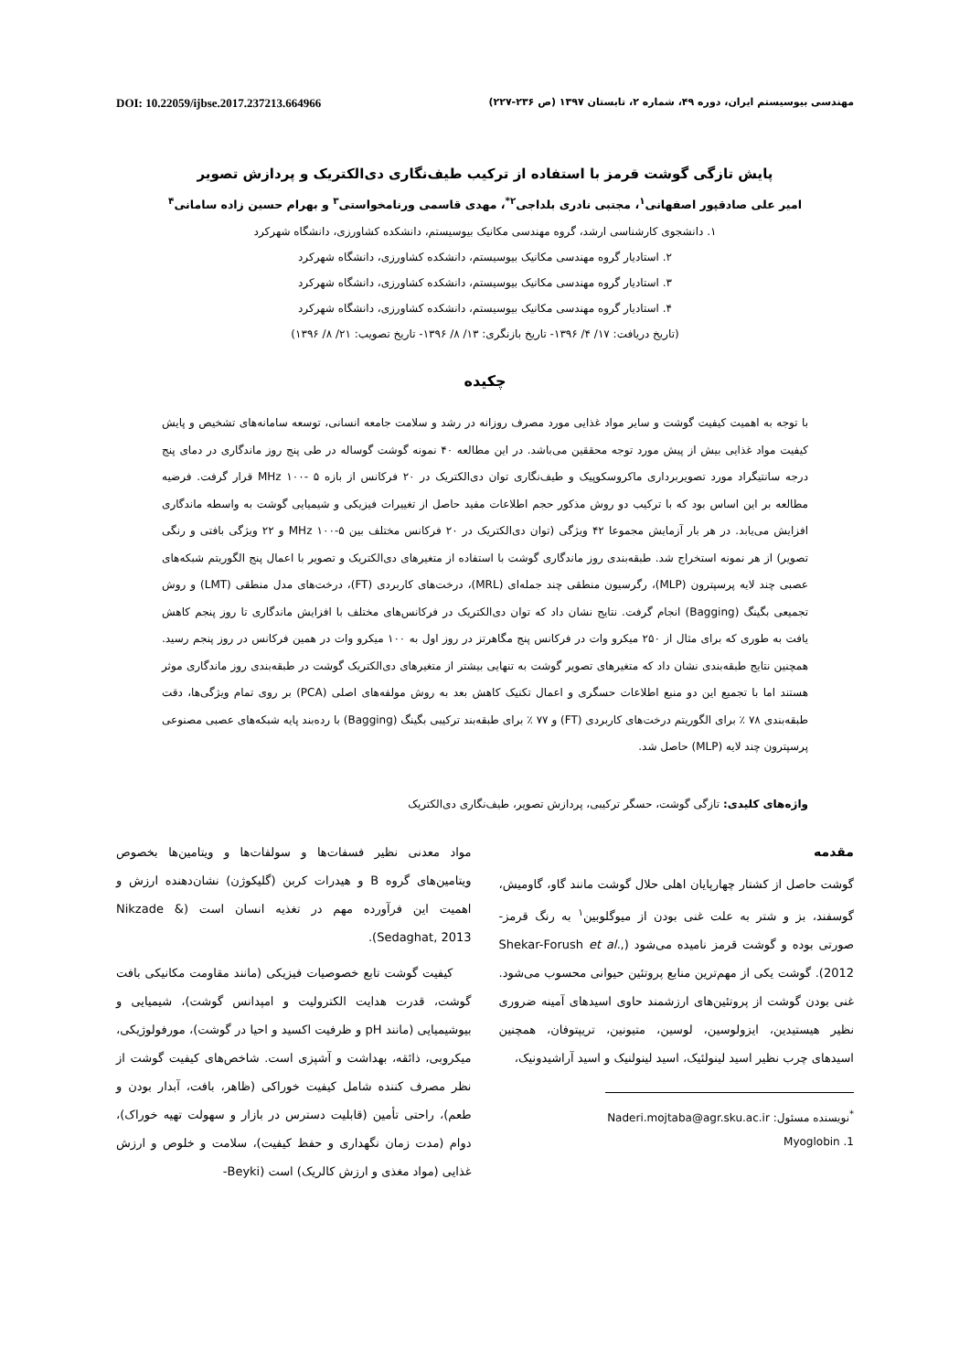مهندسی بیوسیستم ایران، دوره ۴۹، شماره ۲، تابستان ۱۳۹۷ (ص ۲۳۶-۲۲۷) DOI: 10.22059/ijbse.2017.237213.664966
پایش تازگی گوشت قرمز با استفاده از ترکیب طیف‌نگاری دی‌الکتریک و پردازش تصویر
امیر علی صادقپور اصفهانی<sup>۱</sup>، مجتبی نادری بلداجی<sup>۲*</sup>، مهدی قاسمی ورنامخواستی<sup>۳</sup> و بهرام حسین زاده سامانی<sup>۴</sup>
۱. دانشجوی کارشناسی ارشد، گروه مهندسی مکانیک بیوسیستم، دانشکده کشاورزی، دانشگاه شهرکرد
۲. استادیار گروه مهندسی مکانیک بیوسیستم، دانشکده کشاورزی، دانشگاه شهرکرد
۳. استادیار گروه مهندسی مکانیک بیوسیستم، دانشکده کشاورزی، دانشگاه شهرکرد
۴. استادیار گروه مهندسی مکانیک بیوسیستم، دانشکده کشاورزی، دانشگاه شهرکرد
(تاریخ دریافت: ۱۷/ ۴/ ۱۳۹۶- تاریخ بازنگری: ۱۳/ ۸/ ۱۳۹۶- تاریخ تصویب: ۲۱/ ۸/ ۱۳۹۶)
چکیده
با توجه به اهمیت کیفیت گوشت و سایر مواد غذایی مورد مصرف روزانه در رشد و سلامت جامعه انسانی، توسعه سامانه‌های تشخیص و پایش کیفیت مواد غذایی بیش از پیش مورد توجه محققین می‌باشد. در این مطالعه ۴۰ نمونه گوشت گوساله در طی پنج روز ماندگاری در دمای پنج درجه سانتیگراد مورد تصویربرداری ماکروسکوپیک و طیف‌نگاری توان دی‌الکتریک در ۲۰ فرکانس از بازه MHz ۱۰۰- ۵ قرار گرفت. فرضیه مطالعه بر این اساس بود که با ترکیب دو روش مذکور حجم اطلاعات مفید حاصل از تغییرات فیزیکی و شیمیایی گوشت به واسطه ماندگاری افزایش می‌یابد. در هر بار آزمایش مجموعا ۴۲ ویژگی (توان دی‌الکتریک در ۲۰ فرکانس مختلف بین MHz ۱۰۰-۵ و ۲۲ ویژگی بافتی و رنگی تصویر) از هر نمونه استخراج شد. طبقه‌بندی روز ماندگاری گوشت با استفاده از متغیرهای دی‌الکتریک و تصویر با اعمال پنج الگوریتم شبکه‌های عصبی چند لایه پرسپترون (MLP)، رگرسیون منطقی چند جمله‌ای (MRL)، درخت‌های کاربردی (FT)، درخت‌های مدل منطقی (LMT) و روش تجمیعی بگینگ (Bagging) انجام گرفت. نتایج نشان داد که توان دی‌الکتریک در فرکانس‌های مختلف با افزایش ماندگاری تا روز پنجم کاهش یافت به طوری که برای مثال از ۲۵۰ میکرو وات در فرکانس پنج مگاهرتز در روز اول به ۱۰۰ میکرو وات در همین فرکانس در روز پنجم رسید. همچنین نتایج طبقه‌بندی نشان داد که متغیرهای تصویر گوشت به تنهایی بیشتر از متغیرهای دی‌الکتریک گوشت در طبقه‌بندی روز ماندگاری موثر هستند اما با تجمیع این دو منبع اطلاعات حسگری و اعمال تکنیک کاهش بعد به روش مولفه‌های اصلی (PCA) بر روی تمام ویژگی‌ها، دقت طبقه‌بندی ۷۸ ٪ برای الگوریتم درخت‌های کاربردی (FT) و ۷۷ ٪ برای طبقه‌بند ترکیبی بگینگ (Bagging) با رده‌بند پایه شبکه‌های عصبی مصنوعی پرسپترون چند لایه (MLP) حاصل شد.
واژه‌های کلیدی: تازگی گوشت، حسگر ترکیبی، پردازش تصویر، طیف‌نگاری دی‌الکتریک
مقدمه
گوشت حاصل از کشتار چهارپایان اهلی حلال گوشت مانند گاو، گاومیش، گوسفند، بز و شتر به علت غنی بودن از میوگلوبین<sup>۱</sup> به رنگ قرمز- صورتی بوده و گوشت قرمز نامیده می‌شود (Shekar-Forush et al., 2012). گوشت یکی از مهم‌ترین منابع پروتئین حیوانی محسوب می‌شود. غنی بودن گوشت از پروتئین‌های ارزشمند حاوی اسیدهای آمینه ضروری نظیر هیستیدین، ایزولوسین، لوسین، متیونین، تریپتوفان، همچنین اسیدهای چرب نظیر اسید لینولئیک، اسید لینولنیک و اسید آراشیدونیک،
<sup>*</sup> نویسنده مسئول: Naderi.mojtaba@agr.sku.ac.ir
1. Myoglobin
مواد معدنی نظیر فسفات‌ها و سولفات‌ها و ویتامین‌ها بخصوص ویتامین‌های گروه B و هیدرات کربن (گلیکوژن) نشان‌دهنده ارزش و اهمیت این فرآورده مهم در تغذیه انسان است (Nikzade & Sedaghat, 2013).
کیفیت گوشت تابع خصوصیات فیزیکی (مانند مقاومت مکانیکی بافت گوشت، قدرت هدایت الکترولیت و امپدانس گوشت)، شیمیایی و بیوشیمیایی (مانند pH و ظرفیت اکسید و احیا در گوشت)، مورفولوژیکی، میکروبی، ذائقه، بهداشت و آشپزی است. شاخص‌های کیفیت گوشت از نظر مصرف کننده شامل کیفیت خوراکی (ظاهر، بافت، آبدار بودن و طعم)، راحتی تأمین (قابلیت دسترس در بازار و سهولت تهیه خوراک)، دوام (مدت زمان نگهداری و حفظ کیفیت)، سلامت و خلوص و ارزش غذایی (مواد مغذی و ارزش کالریک) است (Beyki-